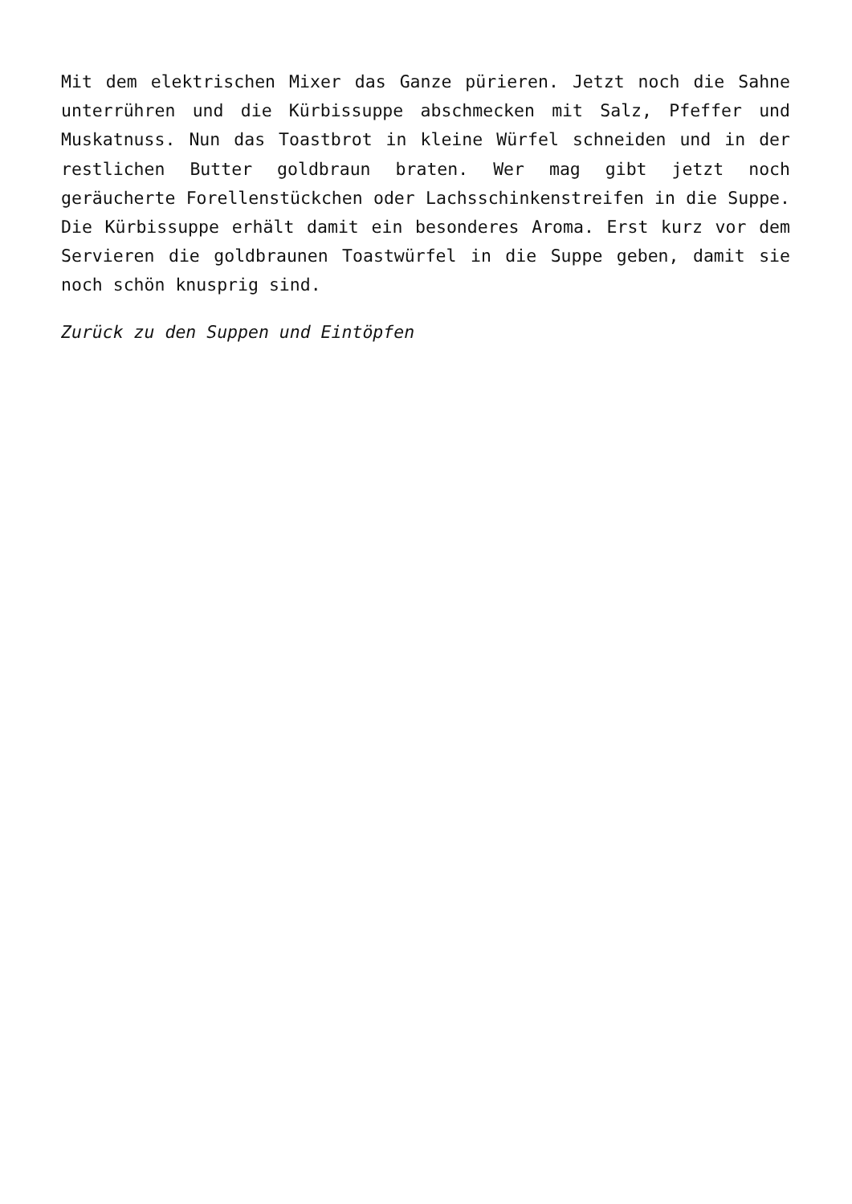Mit dem elektrischen Mixer das Ganze pürieren. Jetzt noch die Sahne unterrühren und die Kürbissuppe abschmecken mit Salz, Pfeffer und Muskatnuss. Nun das Toastbrot in kleine Würfel schneiden und in der restlichen Butter goldbraun braten. Wer mag gibt jetzt noch geräucherte Forellenstückchen oder Lachsschinkenstreifen in die Suppe. Die Kürbissuppe erhält damit ein besonderes Aroma. Erst kurz vor dem Servieren die goldbraunen Toastwürfel in die Suppe geben, damit sie noch schön knusprig sind.
Zurück zu den Suppen und Eintöpfen